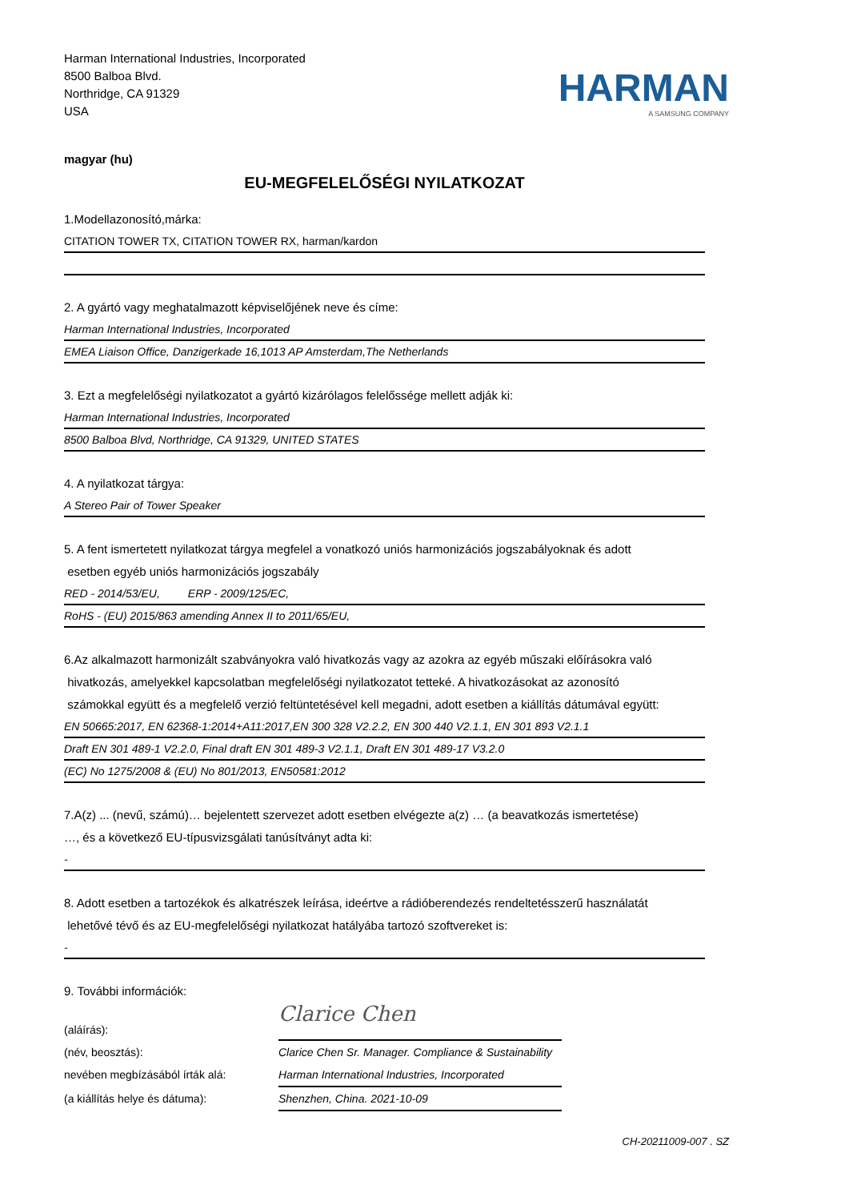Harman International Industries, Incorporated
8500 Balboa Blvd.
Northridge, CA 91329
USA
HARMAN
A SAMSUNG COMPANY
magyar (hu)
EU-MEGFELELŐSÉGI NYILATKOZAT
1.Modellazonosító,márka:
CITATION TOWER TX, CITATION TOWER RX, harman/kardon
2. A gyártó vagy meghatalmazott képviselőjének neve és címe:
Harman International Industries, Incorporated
EMEA Liaison Office, Danzigerkade 16,1013 AP Amsterdam,The Netherlands
3. Ezt a megfelelőségi nyilatkozatot a gyártó kizárólagos felelőssége mellett adják ki:
Harman International Industries, Incorporated
8500 Balboa Blvd, Northridge, CA 91329, UNITED STATES
4. A nyilatkozat tárgya:
A Stereo Pair of Tower Speaker
5. A fent ismertetett nyilatkozat tárgya megfelel a vonatkozó uniós harmonizációs jogszabályoknak és adott
esetben egyéb uniós harmonizációs jogszabály
RED - 2014/53/EU, ERP - 2009/125/EC,
RoHS - (EU) 2015/863 amending Annex II to 2011/65/EU,
6.Az alkalmazott harmonizált szabványokra való hivatkozás vagy az azokra az egyéb műszaki előírásokra való
hivatkozás, amelyekkel kapcsolatban megfelelőségi nyilatkozatot tetteké. A hivatkozásokat az azonosító
számokkal együtt és a megfelelő verzió feltüntetésével kell megadni, adott esetben a kiállítás dátumával együtt:
EN 50665:2017, EN 62368-1:2014+A11:2017,EN 300 328 V2.2.2, EN 300 440 V2.1.1, EN 301 893 V2.1.1
Draft EN 301 489-1 V2.2.0, Final draft EN 301 489-3 V2.1.1, Draft EN 301 489-17 V3.2.0
(EC) No 1275/2008 & (EU) No 801/2013, EN50581:2012
7.A(z) ... (nevű, számú)… bejelentett szervezet adott esetben elvégezte a(z) … (a beavatkozás ismertetése)
…, és a következő EU-típusvizsgálati tanúsítványt adta ki:
-
8. Adott esetben a tartozékok és alkatrészek leírása, ideértve a rádióberendezés rendeltetésszerű használatát
lehetővé tévő és az EU-megfelelőségi nyilatkozat hatályába tartozó szoftvereket is:
-
9. További információk:
(aláírás):
Clarice Chen
(név, beosztás):
Clarice Chen Sr. Manager. Compliance & Sustainability
nevében megbízásából írták alá:
Harman International Industries, Incorporated
(a kiállítás helye és dátuma):
Shenzhen, China. 2021-10-09
CH-20211009-007 . SZ